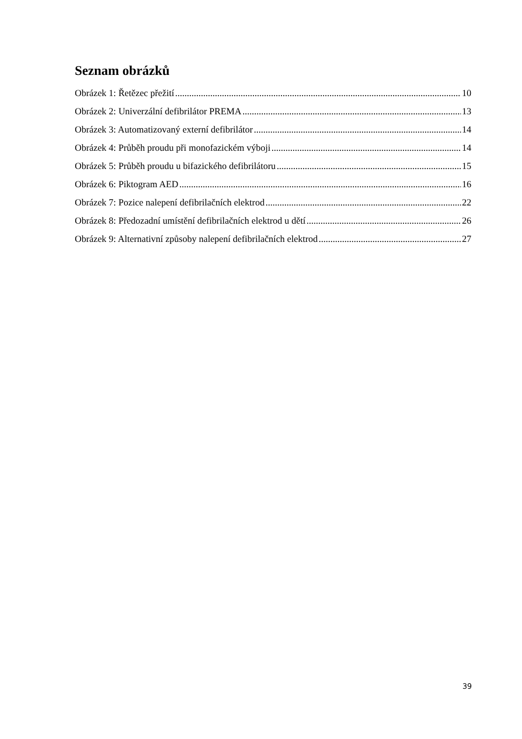Seznam obrázků
Obrázek 1: Řetězec přežití 10
Obrázek 2: Univerzální defibrilátor PREMA 13
Obrázek 3: Automatizovaný externí defibrilátor 14
Obrázek 4: Průběh proudu při monofazickém výboji 14
Obrázek 5: Průběh proudu u bifazického defibrilátoru 15
Obrázek 6: Piktogram AED 16
Obrázek 7: Pozice nalepení defibrilačních elektrod 22
Obrázek 8: Předozadní umístění defibrilačních elektrod u dětí 26
Obrázek 9: Alternativní způsoby nalepení defibrilačních elektrod 27
39